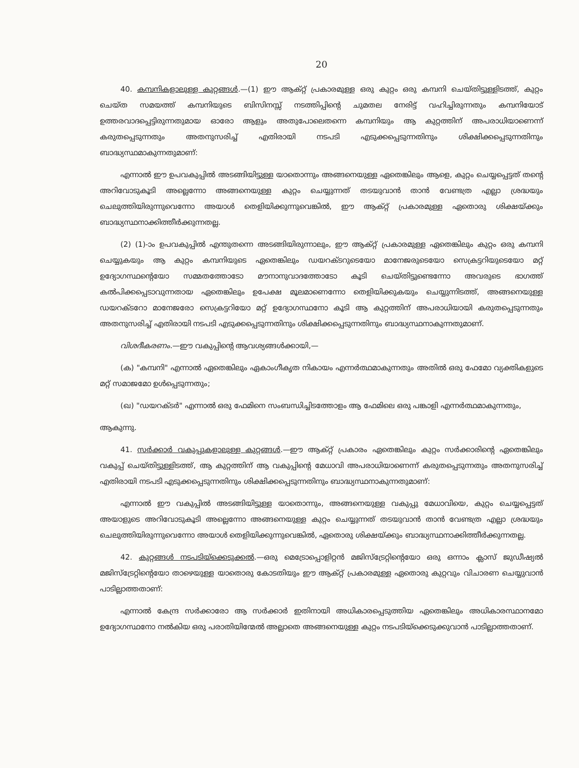20
40. കമ്പനികളാലുള്ള കുറ്റങ്ങൾ.—(1) ഈ ആക്റ്റ് പ്രകാരമുള്ള ഒരു കുറ്റം ഒരു കമ്പനി ചെയ്തിട്ടുള്ളിടത്ത്, കുറ്റം ചെയ്ത സമയത്ത് കമ്പനിയുടെ ബിസിനസ്സ് നടത്തിപ്പിന്റെ ചുമതല നേരിട്ട് വഹിച്ചിരുന്നതും കമ്പനിയോട് ഉത്തരവാദപ്പെട്ടിരുന്നതുമായ ഓരോ ആളും അതുപോലെതന്നെ കമ്പനിയും ആ കുറ്റത്തിന് അപരാധിയാണെന്ന് കരുതപ്പെടുന്നതും അതനുസരിച്ച് എതിരായി നടപടി എടുക്കപ്പെടുന്നതിനും ശിക്ഷിക്കപ്പെടുന്നതിനും ബാദ്ധ്യസ്ഥമാകുന്നതുമാണ്:
എന്നാൽ ഈ ഉപവകുപ്പിൽ അടങ്ങിയിട്ടുള്ള യാതൊന്നും അങ്ങനെയുള്ള ഏതെങ്കിലും ആളെ, കുറ്റം ചെയ്യപ്പെട്ടത് തന്റെ അറിവോടുകൂടി അല്ലെന്നോ അങ്ങനെയുള്ള കുറ്റം ചെയ്യുന്നത് തടയുവാൻ താൻ വേണ്ടത്ര എല്ലാ ശ്രദ്ധയും ചെലുത്തിയിരുന്നുവെന്നോ അയാൾ തെളിയിക്കുന്നുവെങ്കിൽ, ഈ ആക്റ്റ് പ്രകാരമുള്ള ഏതൊരു ശിക്ഷയ്ക്കും ബാദ്ധ്യസ്ഥനാക്കിത്തീർക്കുന്നതല്ല.
(2) (1)-ാം ഉപവകുപ്പിൽ എന്തുതന്നെ അടങ്ങിയിരുന്നാലും, ഈ ആക്റ്റ് പ്രകാരമുള്ള ഏതെങ്കിലും കുറ്റം ഒരു കമ്പനി ചെയ്യുകയും ആ കുറ്റം കമ്പനിയുടെ ഏതെങ്കിലും ഡയറക്ടറുടെയോ മാനേജരുടെയോ സെക്രട്ടറിയുടെയോ മറ്റ് ഉദ്യോഗസ്ഥന്റെയോ സമ്മതത്തോടോ മൗനാനുവാദത്തോടോ കൂടി ചെയ്തിട്ടുണ്ടെന്നോ അവരുടെ ഭാഗത്ത് കൽപിക്കപ്പെടാവുന്നതായ ഏതെങ്കിലും ഉപേക്ഷ മൂലമാണെന്നോ തെളിയിക്കുകയും ചെയ്യുന്നിടത്ത്, അങ്ങനെയുള്ള ഡയറക്ടറോ മാനേജരോ സെക്രട്ടറിയോ മറ്റ് ഉദ്യോഗസ്ഥനോ കൂടി ആ കുറ്റത്തിന് അപരാധിയായി കരുതപ്പെടുന്നതും അതനുസരിച്ച് എതിരായി നടപടി എടുക്കപ്പെടുന്നതിനും ശിക്ഷിക്കപ്പെടുന്നതിനും ബാദ്ധ്യസ്ഥനാകുന്നതുമാണ്.
വിശദീകരണം.—ഈ വകുപ്പിന്റെ ആവശ്യങ്ങൾക്കായി,—
(ക) "കമ്പനി" എന്നാൽ ഏതെങ്കിലും ഏകാംഗീകൃത നികായം എന്നർത്ഥമാകുന്നതും അതിൽ ഒരു ഫേമോ വ്യക്തികളുടെ മറ്റ് സമാജമോ ഉൾപ്പെടുന്നതും;
(ഖ) "ഡയറക്ടർ" എന്നാൽ ഒരു ഫേമിനെ സംബന്ധിച്ചിടത്തോളം ആ ഫേമിലെ ഒരു പങ്കാളി എന്നർത്ഥമാകുന്നതും,
ആകുന്നു.
41. സർക്കാർ വകുപ്പുകളാലുള്ള കുറ്റങ്ങൾ.—ഈ ആക്റ്റ് പ്രകാരം ഏതെങ്കിലും കുറ്റം സർക്കാരിന്റെ ഏതെങ്കിലും വകുപ്പ് ചെയ്തിട്ടുള്ളിടത്ത്, ആ കുറ്റത്തിന് ആ വകുപ്പിന്റെ മേധാവി അപരാധിയാണെന്ന് കരുതപ്പെടുന്നതും അതനുസരിച്ച് എതിരായി നടപടി എടുക്കപ്പെടുന്നതിനും ശിക്ഷിക്കപ്പെടുന്നതിനും ബാദ്ധ്യസ്ഥനാകുന്നതുമാണ്:
എന്നാൽ ഈ വകുപ്പിൽ അടങ്ങിയിട്ടുള്ള യാതൊന്നും, അങ്ങനെയുള്ള വകുപ്പു മേധാവിയെ, കുറ്റം ചെയ്യപ്പെട്ടത് അയാളുടെ അറിവോടുകൂടി അല്ലെന്നോ അങ്ങനെയുള്ള കുറ്റം ചെയ്യുന്നത് തടയുവാൻ താൻ വേണ്ടത്ര എല്ലാ ശ്രദ്ധയും ചെലുത്തിയിരുന്നുവെന്നോ അയാൾ തെളിയിക്കുന്നുവെങ്കിൽ, ഏതൊരു ശിക്ഷയ്ക്കും ബാദ്ധ്യസ്ഥനാക്കിത്തീർക്കുന്നതല്ല.
42. കുറ്റങ്ങൾ നടപടിയ്ക്കെടുക്കൽ.—ഒരു മെട്രോപ്പൊളിറ്റൻ മജിസ്ട്രേറ്റിന്റെയോ ഒരു ഒന്നാം ക്ലാസ് ജുഡീഷ്യൽ മജിസ്ട്രേറ്റിന്റെയോ താഴെയുള്ള യാതൊരു കോടതിയും ഈ ആക്റ്റ് പ്രകാരമുള്ള ഏതൊരു കുറ്റവും വിചാരണ ചെയ്യുവാൻ പാടില്ലാത്തതാണ്:
എന്നാൽ കേന്ദ്ര സർക്കാരോ ആ സർക്കാർ ഇതിനായി അധികാരപ്പെടുത്തിയ ഏതെങ്കിലും അധികാരസ്ഥാനമോ ഉദ്യോഗസ്ഥനോ നൽകിയ ഒരു പരാതിയിന്മേൽ അല്ലാതെ അങ്ങനെയുള്ള കുറ്റം നടപടിയ്ക്കെടുക്കുവാൻ പാടില്ലാത്തതാണ്.